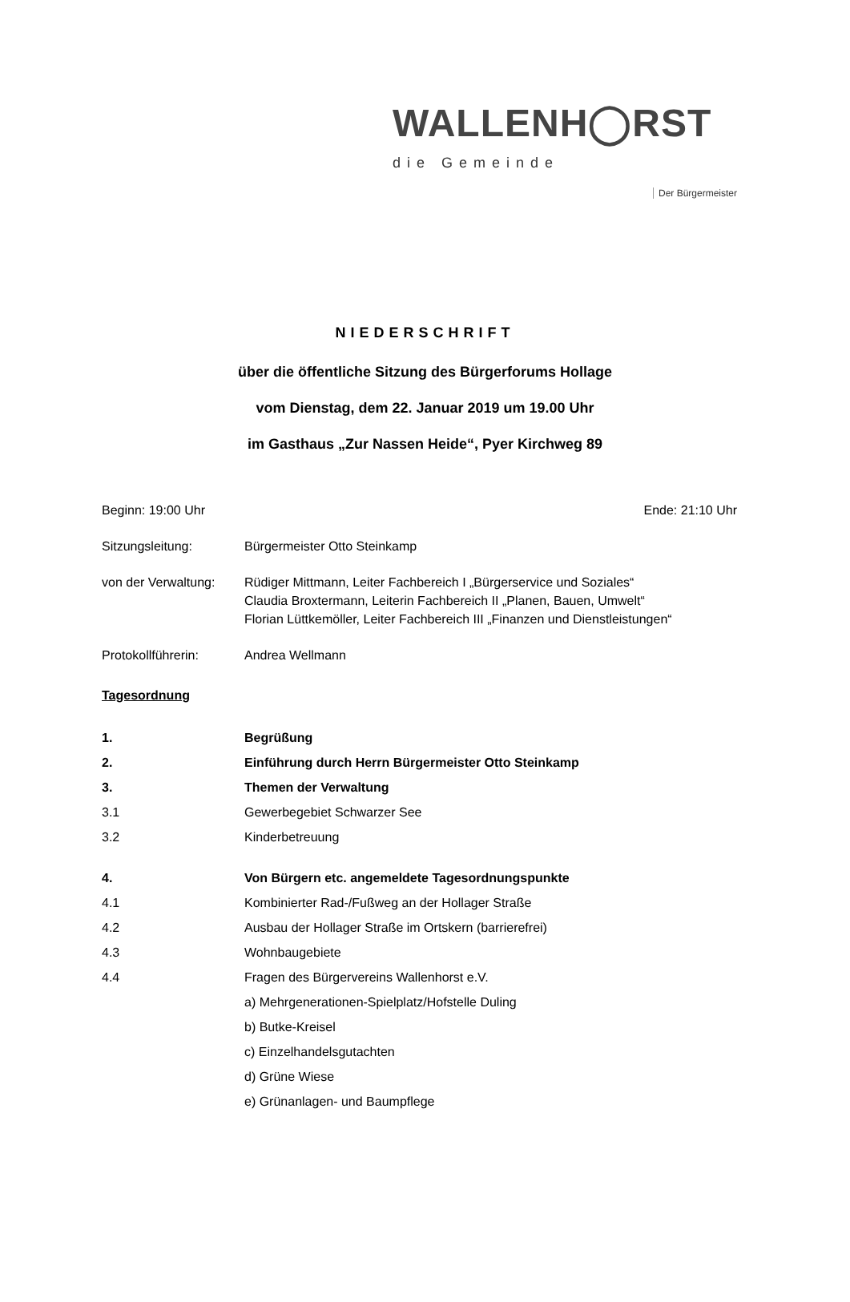WALLENH◯RST
die Gemeinde
Der Bürgermeister
NIEDERSCHRIFT
über die öffentliche Sitzung des Bürgerforums Hollage
vom Dienstag, dem 22. Januar 2019 um 19.00 Uhr
im Gasthaus „Zur Nassen Heide“, Pyer Kirchweg 89
Beginn: 19:00 Uhr Ende: 21:10 Uhr
Sitzungsleitung: Bürgermeister Otto Steinkamp
von der Verwaltung:
Rüdiger Mittmann, Leiter Fachbereich I „Bürgerservice und Soziales“
Claudia Broxtermann, Leiterin Fachbereich II „Planen, Bauen, Umwelt“
Florian Lüttkemöller, Leiter Fachbereich III „Finanzen und Dienstleistungen“
Protokollführerin: Andrea Wellmann
Tagesordnung
1. Begrüßung
2. Einführung durch Herrn Bürgermeister Otto Steinkamp
3. Themen der Verwaltung
3.1 Gewerbegebiet Schwarzer See
3.2 Kinderbetreuung
4. Von Bürgern etc. angemeldete Tagesordnungspunkte
4.1 Kombinierter Rad-/Fußweg an der Hollager Straße
4.2 Ausbau der Hollager Straße im Ortskern (barrierefrei)
4.3 Wohnbaugebiete
4.4 Fragen des Bürgervereins Wallenhorst e.V.
a) Mehrgenerationen-Spielplatz/Hofstelle Duling
b) Butke-Kreisel
c) Einzelhandelsgutachten
d) Grüne Wiese
e) Grünanlagen- und Baumpflege